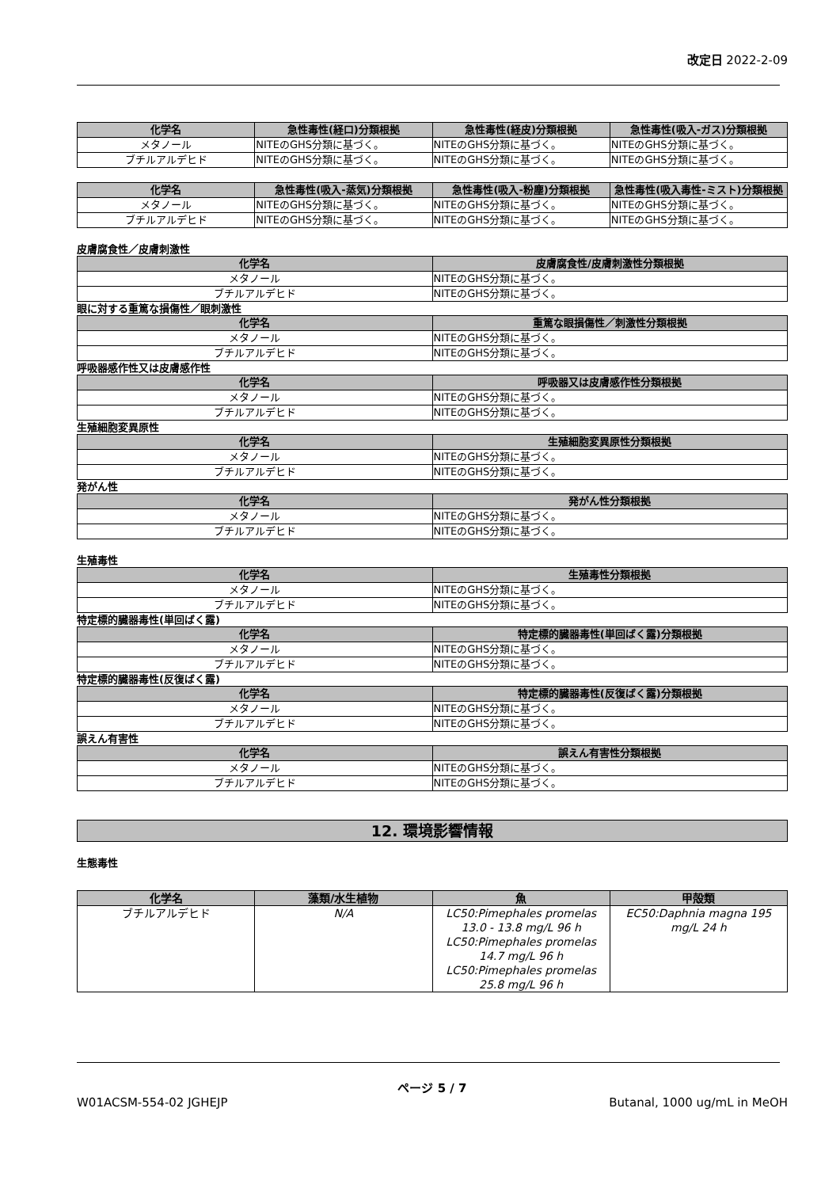改定日 2022-2-09
| 化学名 | 急性毒性(経口)分類根拠 | 急性毒性(経皮)分類根拠 | 急性毒性(吸入-ガス)分類根拠 |
| --- | --- | --- | --- |
| メタノール | NITEのGHS分類に基づく。 | NITEのGHS分類に基づく。 | NITEのGHS分類に基づく。 |
| ブチルアルデヒド | NITEのGHS分類に基づく。 | NITEのGHS分類に基づく。 | NITEのGHS分類に基づく。 |
| 化学名 | 急性毒性(吸入-蒸気)分類根拠 | 急性毒性(吸入-粉塵)分類根拠 | 急性毒性(吸入毒性-ミスト)分類根拠 |
| --- | --- | --- | --- |
| メタノール | NITEのGHS分類に基づく。 | NITEのGHS分類に基づく。 | NITEのGHS分類に基づく。 |
| ブチルアルデヒド | NITEのGHS分類に基づく。 | NITEのGHS分類に基づく。 | NITEのGHS分類に基づく。 |
皮膚腐食性／皮膚刺激性
| 化学名 | 皮膚腐食性/皮膚刺激性分類根拠 |
| --- | --- |
| メタノール | NITEのGHS分類に基づく。 |
| ブチルアルデヒド | NITEのGHS分類に基づく。 |
眼に対する重篤な損傷性／眼刺激性
| 化学名 | 重篤な眼損傷性／刺激性分類根拠 |
| --- | --- |
| メタノール | NITEのGHS分類に基づく。 |
| ブチルアルデヒド | NITEのGHS分類に基づく。 |
呼吸器感作性又は皮膚感作性
| 化学名 | 呼吸器又は皮膚感作性分類根拠 |
| --- | --- |
| メタノール | NITEのGHS分類に基づく。 |
| ブチルアルデヒド | NITEのGHS分類に基づく。 |
生殖細胞変異原性
| 化学名 | 生殖細胞変異原性分類根拠 |
| --- | --- |
| メタノール | NITEのGHS分類に基づく。 |
| ブチルアルデヒド | NITEのGHS分類に基づく。 |
発がん性
| 化学名 | 発がん性分類根拠 |
| --- | --- |
| メタノール | NITEのGHS分類に基づく。 |
| ブチルアルデヒド | NITEのGHS分類に基づく。 |
生殖毒性
| 化学名 | 生殖毒性分類根拠 |
| --- | --- |
| メタノール | NITEのGHS分類に基づく。 |
| ブチルアルデヒド | NITEのGHS分類に基づく。 |
特定標的臓器毒性(単回ばく露)
| 化学名 | 特定標的臓器毒性(単回ばく露)分類根拠 |
| --- | --- |
| メタノール | NITEのGHS分類に基づく。 |
| ブチルアルデヒド | NITEのGHS分類に基づく。 |
特定標的臓器毒性(反復ばく露)
| 化学名 | 特定標的臓器毒性(反復ばく露)分類根拠 |
| --- | --- |
| メタノール | NITEのGHS分類に基づく。 |
| ブチルアルデヒド | NITEのGHS分類に基づく。 |
誤えん有害性
| 化学名 | 誤えん有害性分類根拠 |
| --- | --- |
| メタノール | NITEのGHS分類に基づく。 |
| ブチルアルデヒド | NITEのGHS分類に基づく。 |
12. 環境影響情報
生態毒性
| 化学名 | 藻類/水生植物 | 魚 | 甲殻類 |
| --- | --- | --- | --- |
| ブチルアルデヒド | N/A | LC50:Pimephales promelas 13.0 - 13.8 mg/L 96 h LC50:Pimephales promelas 14.7 mg/L 96 h LC50:Pimephales promelas 25.8 mg/L 96 h | EC50:Daphnia magna 195 mg/L 24 h |
ページ 5 / 7
W01ACSM-554-02 JGHEJP Butanal, 1000 ug/mL in MeOH